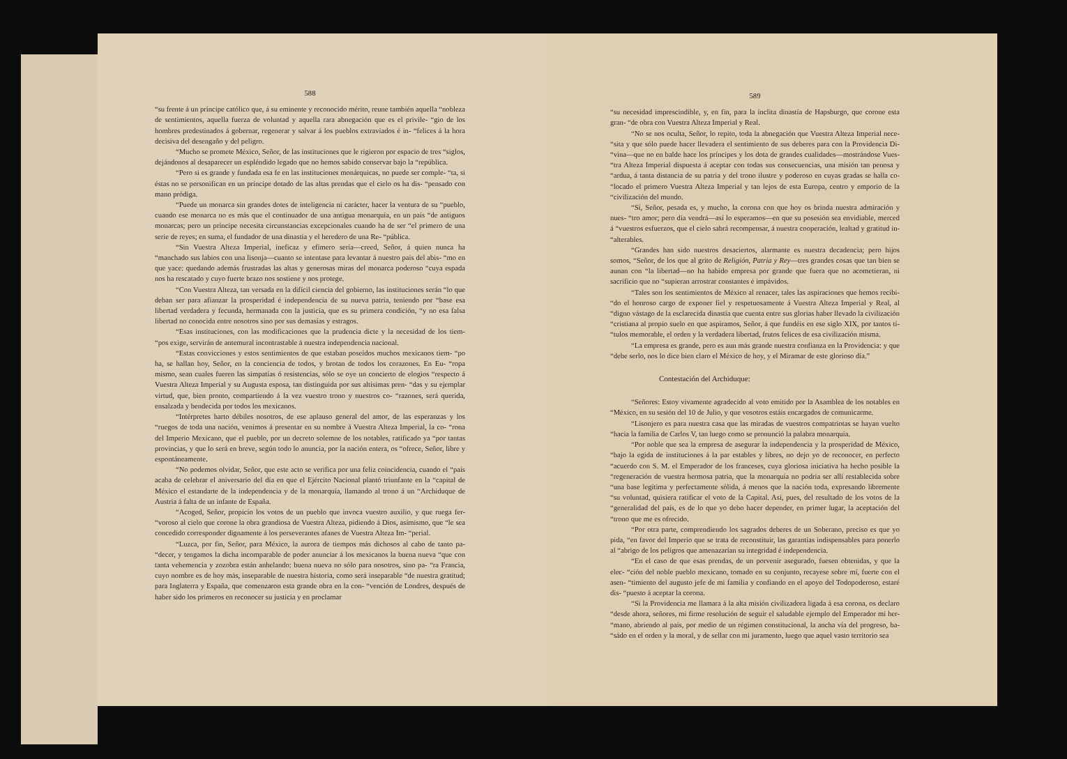588
“su frente á un príncipe católico que, á su eminente y reconocido mérito, reune también aquella “nobleza de sentimientos, aquella fuerza de voluntad y aquella rara abnegación que es el privile- “gio de los hombres predestinados á gobernar, regenerar y salvar á los pueblos extraviados é in- “felices á la hora decisiva del desengaño y del peligro.
“Mucho se promete México, Señor, de las instituciones que le rigieron por espacio de tres “siglos, dejándonos al desaparecer un espléndido legado que no hemos sabido conservar bajo la “república.
“Pero si es grande y fundada esa fe en las instituciones monárquicas, no puede ser comple- “ta, si éstas no se personifican en un príncipe dotado de las altas prendas que el cielo os ha dis- “pensado con mano pródiga.
“Puede un monarca sin grandes dotes de inteligencia ni carácter, hacer la ventura de su “pueblo, cuando ese monarca no es más que el continuador de una antigua monarquía, en un país “de antiguos monarcas; pero un príncipe necesita circunstancias excepcionales cuando ha de ser “el primero de una serie de reyes; en suma, el fundador de una dinastía y el heredero de una Re- “pública.
“Sin Vuestra Alteza Imperial, ineficaz y efímero sería—creed, Señor, á quien nunca ha “manchado sus labios con una lisonja—cuanto se intentase para levantar á nuestro país del abis- “mo en que yace: quedando además frustradas las altas y generosas miras del monarca poderoso “cuya espada nos ha rescatado y cuyo fuerte brazo nos sostiene y nos protege.
“Con Vuestra Alteza, tan versada en la difícil ciencia del gobierno, las instituciones serán “lo que deban ser para afianzar la prosperidad é independencia de su nueva patria, teniendo por “base esa libertad verdadera y fecunda, hermanada con la justicia, que es su primera condición, “y no esa falsa libertad no conocida entre nosotros sino por sus demasías y estragos.
“Esas instituciones, con las modificaciones que la prudencia dicte y la necesidad de los tiem- “pos exige, servirán de antemural incontrastable á nuestra independencia nacional.
“Estas convicciones y estos sentimientos de que estaban poseídos muchos mexicanos tiem- “po ha, se hallan hoy, Señor, en la conciencia de todos, y brotan de todos los corazones. En Eu- “ropa mismo, sean cuales fueren las simpatías ó resistencias, sólo se oye un concierto de elogios “respecto á Vuestra Alteza Imperial y su Augusta esposa, tan distinguida por sus altísimas pren- “das y su ejemplar virtud, que, bien pronto, compartiendo á la vez vuestro trono y nuestros co- “razones, será querida, ensalzada y bendecida por todos los mexicanos.
“Intérpretes harto débiles nosotros, de ese aplauso general del amor, de las esperanzas y los “ruegos de toda una nación, venimos á presentar en su nombre á Vuestra Alteza Imperial, la co- “rona del Imperio Mexicano, que el pueblo, por un decreto solemne de los notables, ratificado ya “por tantas provincias, y que lo será en breve, según todo lo anuncia, por la nación entera, os “ofrece, Señor, libre y espontáneamente.
“No podemos olvidar, Señor, que este acto se verifica por una feliz coincidencia, cuando el “país acaba de celebrar el aniversario del día en que el Ejército Nacional plantó triunfante en la “capital de México el estandarte de la independencia y de la monarquía, llamando al trono á un “Archiduque de Austria á falta de un infante de España.
“Acoged, Señor, propicio los votos de un pueblo que invoca vuestro auxilio, y que ruega fer- “voroso al cielo que corone la obra grandiosa de Vuestra Alteza, pidiendo á Dios, asímismo, que “le sea concedido corresponder dignamente á los perseverantes afanes de Vuestra Alteza Im- “perial.
“Luzca, por fin, Señor, para México, la aurora de tiempos más dichosos al cabo de tanto pa- “decer, y tengamos la dicha incomparable de poder anunciar á los mexicanos la buena nueva “que con tanta vehemencia y zozobra están anhelando: buena nueva no sólo para nosotros, sino pa- “ra Francia, cuyo nombre es de hoy más, inseparable de nuestra historia, como será inseparable “de nuestra gratitud; para Inglaterra y España, que comenzaron esta grande obra en la con- “vención de Londres, después de haber sido los primeros en reconocer su justicia y en proclamar
589
“su necesidad imprescindible, y, en fin, para la ínclita dinastía de Hapsburgo, que corone esta gran- “de obra con Vuestra Alteza Imperial y Real.
“No se nos oculta, Señor, lo repito, toda la abnegación que Vuestra Alteza Imperial nece- “sita y que sólo puede hacer llevadera el sentimiento de sus deberes para con la Providencia Di- “vina—que no en balde hace los príncipes y los dota de grandes cualidades—mostrándose Vues- “tra Alteza Imperial dispuesta á aceptar con todas sus consecuencias, una misión tan penosa y “ardua, á tanta distancia de su patria y del trono ilustre y poderoso en cuyas gradas se halla co- “locado el primero Vuestra Alteza Imperial y tan lejos de esta Europa, centro y emporio de la “civilización del mundo.
“Sí, Señor, pesada es, y mucho, la corona con que hoy os brinda nuestra admiración y nues- “tro amor; pero día vendrá—así lo esperamos—en que su posesión sea envidiable, merced á “vuestros esfuerzos, que el cielo sabrá recompensar, á nuestra cooperación, lealtad y gratitud in- “alterables.
“Grandes han sido nuestros desaciertos, alarmante es nuestra decadencia; pero hijos somos, “Señor, de los que al grito de Religión, Patria y Rey—tres grandes cosas que tan bien se aunan con “la libertad—no ha habido empresa por grande que fuera que no acometieran, ni sacrificio que no “supieran arrostrar constantes é impávidos.
“Tales son los sentimientos de México al renacer, tales las aspiraciones que hemos recibi- “do el honroso cargo de exponer fiel y respetuosamente á Vuestra Alteza Imperial y Real, al “digno vástago de la esclarecida dinastía que cuenta entre sus glorias haber llevado la civilización “cristiana al propio suelo en que aspiramos, Señor, á que fundéis en ese siglo XIX, por tantos tí- “tulos memorable, el orden y la verdadera libertad, frutos felices de esa civilización misma.
“La empresa es grande, pero es aun más grande nuestra confianza en la Providencia: y que “debe serlo, nos lo dice bien claro el México de hoy, y el Miramar de este glorioso día.”
Contestación del Archiduque:
“Señores: Estoy vivamente agradecido al voto emitido por la Asamblea de los notables en “México, en su sesión del 10 de Julio, y que vosotros estáis encargados de comunicarme.
“Lisonjero es para nuestra casa que las miradas de vuestros compatriotas se hayan vuelto “hacia la familia de Carlos V, tan luego como se pronunció la palabra monarquía.
“Por noble que sea la empresa de asegurar la independencia y la prosperidad de México, “bajo la egida de instituciones á la par estables y libres, no dejo yo de reconocer, en perfecto “acuerdo con S. M. el Emperador de los franceses, cuya gloriosa iniciativa ha hecho posible la “regeneración de vuestra hermosa patria, que la monarquía no podría ser allí restablecida sobre “una base legítima y perfectamente sólida, á menos que la nación toda, expresando libremente “su voluntad, quisiera ratificar el voto de la Capital. Así, pues, del resultado de los votos de la “generalidad del país, es de lo que yo debo hacer depender, en primer lugar, la aceptación del “trono que me es ofrecido.
“Por otra parte, comprendiendo los sagrados deberes de un Soberano, preciso es que yo pida, “en favor del Imperio que se trata de reconstituir, las garantías indispensables para ponerlo al “abrigo de los peligros que amenazarían su integridad é independencia.
“En el caso de que esas prendas, de un porvenir asegurado, fuesen obtenidas, y que la elec- “ción del noble pueblo mexicano, tomado en su conjunto, recayese sobre mí, fuerte con el asen- “timiento del augusto jefe de mi familia y confiando en el apoyo del Todopoderoso, estaré dis- “puesto á aceptar la corona.
“Si la Providencia me llamara á la alta misión civilizadora ligada á esa corona, os declaro “desde ahora, señores, mi firme resolución de seguir el saludable ejemplo del Emperador mi her- “mano, abriendo al país, por medio de un régimen constitucional, la ancha vía del progreso, ba- “sádo en el orden y la moral, y de sellar con mi juramento, luego que aquel vasto territorio sea